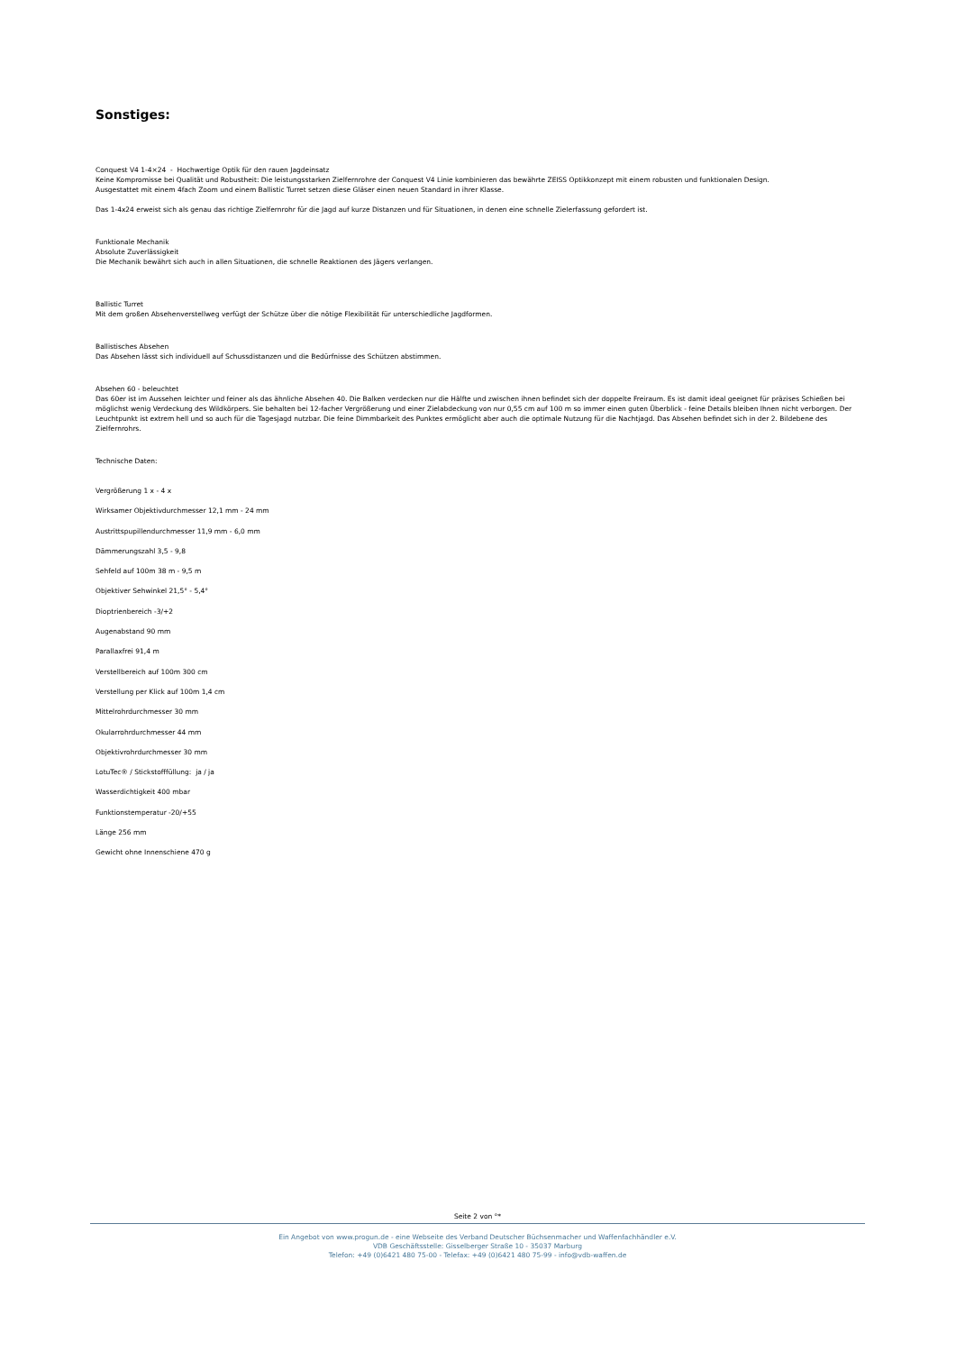Sonstiges:
Conquest V4 1-4×24 - Hochwertige Optik für den rauen Jagdeinsatz
Keine Kompromisse bei Qualität und Robustheit: Die leistungsstarken Zielfernrohre der Conquest V4 Linie kombinieren das bewährte ZEISS Optikkonzept mit einem robusten und funktionalen Design.
Ausgestattet mit einem 4fach Zoom und einem Ballistic Turret setzen diese Gläser einen neuen Standard in ihrer Klasse.
Das 1-4x24 erweist sich als genau das richtige Zielfernrohr für die Jagd auf kurze Distanzen und für Situationen, in denen eine schnelle Zielerfassung gefordert ist.
Funktionale Mechanik
Absolute Zuverlässigkeit
Die Mechanik bewährt sich auch in allen Situationen, die schnelle Reaktionen des Jägers verlangen.
Ballistic Turret
Mit dem großen Absehenverstellweg verfügt der Schütze über die nötige Flexibilität für unterschiedliche Jagdformen.
Ballistisches Absehen
Das Absehen lässt sich individuell auf Schussdistanzen und die Bedürfnisse des Schützen abstimmen.
Absehen 60 - beleuchtet
Das 60er ist im Aussehen leichter und feiner als das ähnliche Absehen 40. Die Balken verdecken nur die Hälfte und zwischen ihnen befindet sich der doppelte Freiraum. Es ist damit ideal geeignet für präzises Schießen bei möglichst wenig Verdeckung des Wildkörpers. Sie behalten bei 12-facher Vergrößerung und einer Zielabdeckung von nur 0,55 cm auf 100 m so immer einen guten Überblick - feine Details bleiben Ihnen nicht verborgen. Der Leuchtpunkt ist extrem hell und so auch für die Tagesjagd nutzbar. Die feine Dimmbarkeit des Punktes ermöglicht aber auch die optimale Nutzung für die Nachtjagd. Das Absehen befindet sich in der 2. Bildebene des Zielfernrohrs.
Technische Daten:
Vergrößerung 1 x - 4 x
Wirksamer Objektivdurchmesser 12,1 mm - 24 mm
Austrittspupillendurchmesser 11,9 mm - 6,0 mm
Dämmerungszahl 3,5 - 9,8
Sehfeld auf 100m 38 m - 9,5 m
Objektiver Sehwinkel 21,5° - 5,4°
Dioptrienbereich -3/+2
Augenabstand 90 mm
Parallaxfrei 91,4 m
Verstellbereich auf 100m 300 cm
Verstellung per Klick auf 100m 1,4 cm
Mittelrohrdurchmesser 30 mm
Okularrohrdurchmesser 44 mm
Objektivrohrdurchmesser 30 mm
LotuTec® / Stickstofffüllung: ja / ja
Wasserdichtigkeit 400 mbar
Funktionstemperatur -20/+55
Länge 256 mm
Gewicht ohne Innenschiene 470 g
Seite 2 von °*
Ein Angebot von www.progun.de - eine Webseite des Verband Deutscher Büchsenmacher und Waffenfachhändler e.V.
VDB Geschäftsstelle: Gisselberger Straße 10 - 35037 Marburg
Telefon: +49 (0)6421 480 75-00 - Telefax: +49 (0)6421 480 75-99 - info@vdb-waffen.de